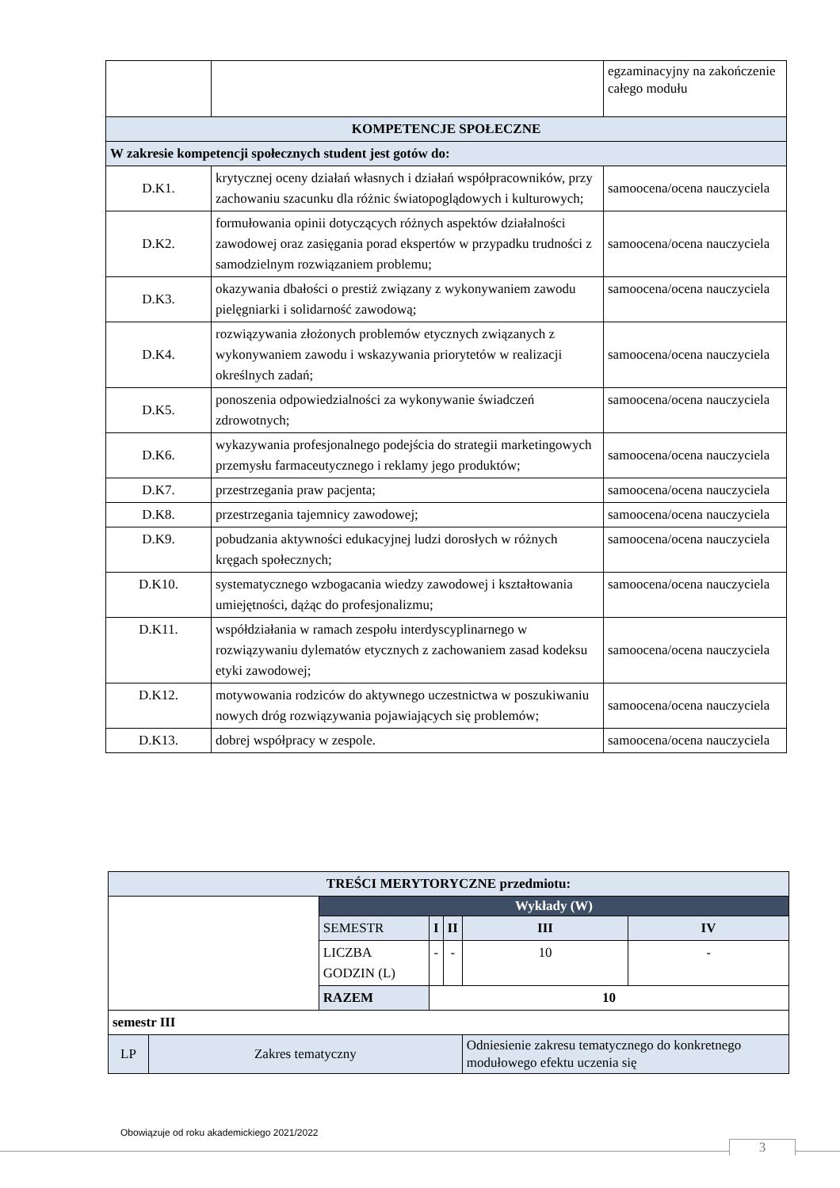| | | egzaminacyjny na zakończenie całego modułu |
| KOMPETENCJE SPOŁECZNE | | |
| W zakresie kompetencji społecznych student jest gotów do: | | |
| D.K1. | krytycznej oceny działań własnych i działań współpracowników, przy zachowaniu szacunku dla różnic światopoglądowych i kulturowych; | samoocena/ocena nauczyciela |
| D.K2. | formułowania opinii dotyczących różnych aspektów działalności zawodowej oraz zasięgania porad ekspertów w przypadku trudności z samodzielnym rozwiązaniem problemu; | samoocena/ocena nauczyciela |
| D.K3. | okazywania dbałości o prestiż związany z wykonywaniem zawodu pielęgniarki i solidarność zawodową; | samoocena/ocena nauczyciela |
| D.K4. | rozwiązywania złożonych problemów etycznych związanych z wykonywaniem zawodu i wskazywania priorytetów w realizacji określnych zadań; | samoocena/ocena nauczyciela |
| D.K5. | ponoszenia odpowiedzialności za wykonywanie świadczeń zdrowotnych; | samoocena/ocena nauczyciela |
| D.K6. | wykazywania profesjonalnego podejścia do strategii marketingowych przemysłu farmaceutycznego i reklamy jego produktów; | samoocena/ocena nauczyciela |
| D.K7. | przestrzegania praw pacjenta; | samoocena/ocena nauczyciela |
| D.K8. | przestrzegania tajemnicy zawodowej; | samoocena/ocena nauczyciela |
| D.K9. | pobudzania aktywności edukacyjnej ludzi dorosłych w różnych kręgach społecznych; | samoocena/ocena nauczyciela |
| D.K10. | systematycznego wzbogacania wiedzy zawodowej i kształtowania umiejętności, dążąc do profesjonalizmu; | samoocena/ocena nauczyciela |
| D.K11. | współdziałania w ramach zespołu interdyscyplinarnego w rozwiązywaniu dylematów etycznych z zachowaniem zasad kodeksu etyki zawodowej; | samoocena/ocena nauczyciela |
| D.K12. | motywowania rodziców do aktywnego uczestnictwa w poszukiwaniu nowych dróg rozwiązywania pojawiających się problemów; | samoocena/ocena nauczyciela |
| D.K13. | dobrej współpracy w zespole. | samoocena/ocena nauczyciela |
| TREŚCI MERYTORYCZNE przedmiotu: | | | | | | |
| --- | --- | --- | --- | --- | --- | --- |
| | | Wykłady (W) | | | | |
| | | SEMESTR | I | II | III | IV |
| | | LICZBA GODZIN (L) | - | - | 10 | - |
| | | RAZEM | 10 | | | |
| semestr III | | | | | | |
| LP | Zakres tematyczny | | | | Odniesienie zakresu tematycznego do konkretnego modułowego efektu uczenia się | |
Obowiązuje od roku akademickiego 2021/2022
3